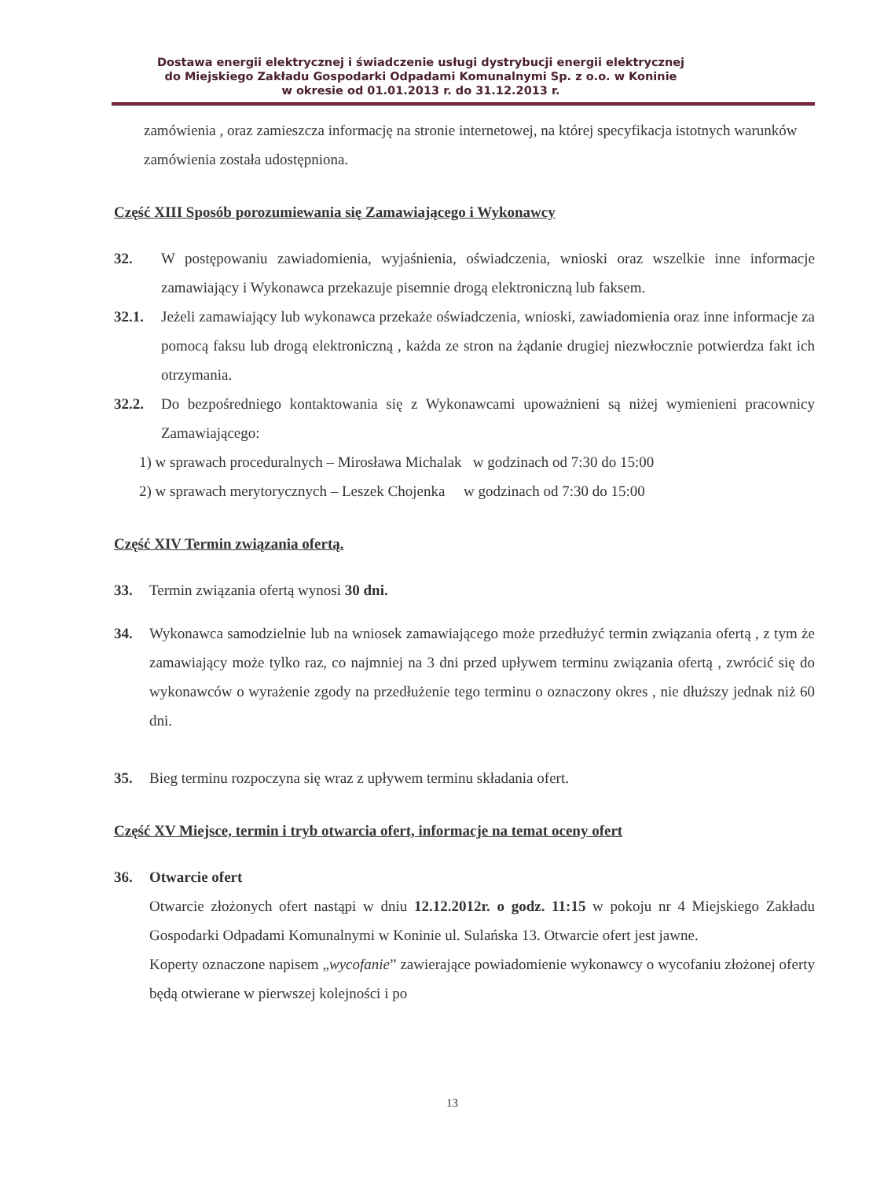Dostawa energii elektrycznej i świadczenie usługi dystrybucji energii elektrycznej
do Miejskiego Zakładu Gospodarki Odpadami Komunalnymi Sp. z o.o. w Koninie
w okresie od 01.01.2013 r. do 31.12.2013 r.
zamówienia , oraz zamieszcza informację na stronie internetowej, na której specyfikacja istotnych warunków zamówienia została udostępniona.
Część XIII Sposób porozumiewania się Zamawiającego i Wykonawcy
32. W postępowaniu zawiadomienia, wyjaśnienia, oświadczenia, wnioski oraz wszelkie inne informacje zamawiający i Wykonawca przekazuje pisemnie drogą elektroniczną lub faksem.
32.1. Jeżeli zamawiający lub wykonawca przekaże oświadczenia, wnioski, zawiadomienia oraz inne informacje za pomocą faksu lub drogą elektroniczną , każda ze stron na żądanie drugiej niezwłocznie potwierdza fakt ich otrzymania.
32.2. Do bezpośredniego kontaktowania się z Wykonawcami upoważnieni są niżej wymienieni pracownicy Zamawiającego:
1) w sprawach proceduralnych – Mirosława Michalak w godzinach od 7:30 do 15:00
2) w sprawach merytorycznych – Leszek Chojenka w godzinach od 7:30 do 15:00
Część XIV Termin związania ofertą.
33. Termin związania ofertą wynosi 30 dni.
34. Wykonawca samodzielnie lub na wniosek zamawiającego może przedłużyć termin związania ofertą , z tym że zamawiający może tylko raz, co najmniej na 3 dni przed upływem terminu związania ofertą , zwrócić się do wykonawców o wyrażenie zgody na przedłużenie tego terminu o oznaczony okres , nie dłuższy jednak niż 60 dni.
35. Bieg terminu rozpoczyna się wraz z upływem terminu składania ofert.
Część XV Miejsce, termin i tryb otwarcia ofert, informacje na temat oceny ofert
36. Otwarcie ofert
Otwarcie złożonych ofert nastąpi w dniu 12.12.2012r. o godz. 11:15 w pokoju nr 4 Miejskiego Zakładu Gospodarki Odpadami Komunalnymi w Koninie ul. Sulańska 13. Otwarcie ofert jest jawne.
Koperty oznaczone napisem „wycofanie” zawierające powiadomienie wykonawcy o wycofaniu złożonej oferty będą otwierane w pierwszej kolejności i po
13